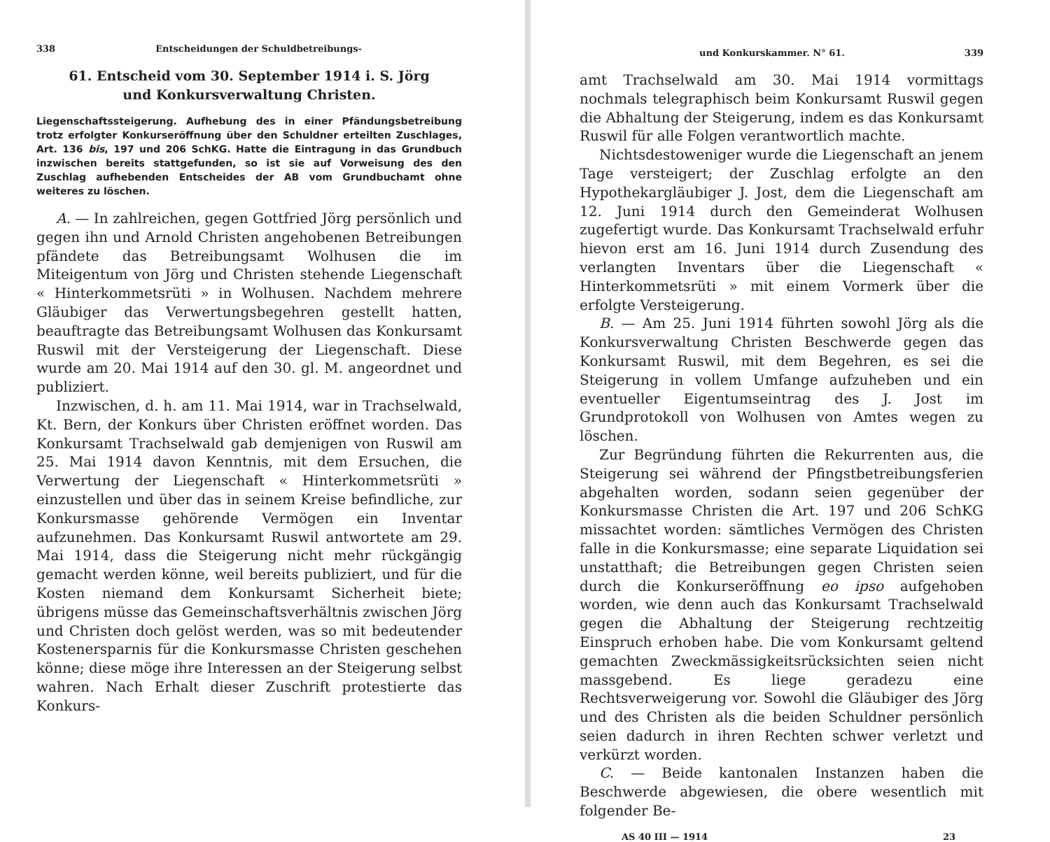338 Entscheidungen der Schuldbetreibungs-
61. Entscheid vom 30. September 1914 i. S. Jörg
und Konkursverwaltung Christen.
Liegenschaftssteigerung. Aufhebung des in einer Pfändungsbetreibung trotz erfolgter Konkurseröffnung über den Schuldner erteilten Zuschlages, Art. 136 bis, 197 und 206 SchKG. Hatte die Eintragung in das Grundbuch inzwischen bereits stattgefunden, so ist sie auf Vorweisung des den Zuschlag aufhebenden Entscheides der AB vom Grundbuchamt ohne weiteres zu löschen.
A. — In zahlreichen, gegen Gottfried Jörg persönlich und gegen ihn und Arnold Christen angehobenen Betreibungen pfändete das Betreibungsamt Wolhusen die im Miteigentum von Jörg und Christen stehende Liegenschaft « Hinterkommetsrüti » in Wolhusen. Nachdem mehrere Gläubiger das Verwertungsbegehren gestellt hatten, beauftragte das Betreibungsamt Wolhusen das Konkursamt Ruswil mit der Versteigerung der Liegenschaft. Diese wurde am 20. Mai 1914 auf den 30. gl. M. angeordnet und publiziert.
Inzwischen, d. h. am 11. Mai 1914, war in Trachselwald, Kt. Bern, der Konkurs über Christen eröffnet worden. Das Konkursamt Trachselwald gab demjenigen von Ruswil am 25. Mai 1914 davon Kenntnis, mit dem Ersuchen, die Verwertung der Liegenschaft « Hinterkommetsrüti » einzustellen und über das in seinem Kreise befindliche, zur Konkursmasse gehörende Vermögen ein Inventar aufzunehmen. Das Konkursamt Ruswil antwortete am 29. Mai 1914, dass die Steigerung nicht mehr rückgängig gemacht werden könne, weil bereits publiziert, und für die Kosten niemand dem Konkursamt Sicherheit biete; übrigens müsse das Gemeinschaftsverhältnis zwischen Jörg und Christen doch gelöst werden, was so mit bedeutender Kostenersparnis für die Konkursmasse Christen geschehen könne; diese möge ihre Interessen an der Steigerung selbst wahren. Nach Erhalt dieser Zuschrift protestierte das Konkurs-
und Konkurskammer. N° 61. 339
amt Trachselwald am 30. Mai 1914 vormittags nochmals telegraphisch beim Konkursamt Ruswil gegen die Abhaltung der Steigerung, indem es das Konkursamt Ruswil für alle Folgen verantwortlich machte.
Nichtsdestoweniger wurde die Liegenschaft an jenem Tage versteigert; der Zuschlag erfolgte an den Hypothekargläubiger J. Jost, dem die Liegenschaft am 12. Juni 1914 durch den Gemeinderat Wolhusen zugefertigt wurde. Das Konkursamt Trachselwald erfuhr hievon erst am 16. Juni 1914 durch Zusendung des verlangten Inventars über die Liegenschaft « Hinterkommetsrüti » mit einem Vormerk über die erfolgte Versteigerung.
B. — Am 25. Juni 1914 führten sowohl Jörg als die Konkursverwaltung Christen Beschwerde gegen das Konkursamt Ruswil, mit dem Begehren, es sei die Steigerung in vollem Umfange aufzuheben und ein eventueller Eigentumseintrag des J. Jost im Grundprotokoll von Wolhusen von Amtes wegen zu löschen.
Zur Begründung führten die Rekurrenten aus, die Steigerung sei während der Pfingstbetreibungsferien abgehalten worden, sodann seien gegenüber der Konkursmasse Christen die Art. 197 und 206 SchKG missachtet worden: sämtliches Vermögen des Christen falle in die Konkursmasse; eine separate Liquidation sei unstatthaft; die Betreibungen gegen Christen seien durch die Konkurseröffnung eo ipso aufgehoben worden, wie denn auch das Konkursamt Trachselwald gegen die Abhaltung der Steigerung rechtzeitig Einspruch erhoben habe. Die vom Konkursamt geltend gemachten Zweckmässigkeitsrücksichten seien nicht massgebend. Es liege geradezu eine Rechtsverweigerung vor. Sowohl die Gläubiger des Jörg und des Christen als die beiden Schuldner persönlich seien dadurch in ihren Rechten schwer verletzt und verkürzt worden.
C. — Beide kantonalen Instanzen haben die Beschwerde abgewiesen, die obere wesentlich mit folgender Be-
AS 40 III — 1914 23